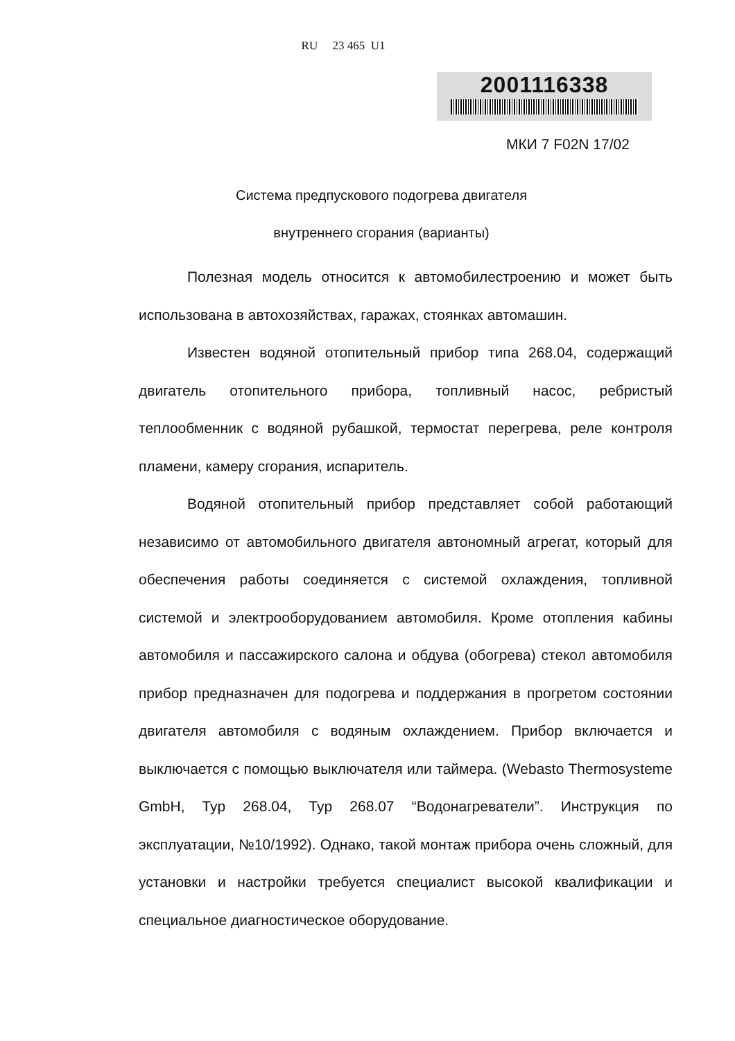RU 23 465 U1
2001116338
МКИ 7 F02N 17/02
Система предпускового подогрева двигателя
внутреннего сгорания (варианты)
Полезная модель относится к автомобилестроению и может быть использована в автохозяйствах, гаражах, стоянках автомашин.
Известен водяной отопительный прибор типа 268.04, содержащий двигатель отопительного прибора, топливный насос, ребристый теплообменник с водяной рубашкой, термостат перегрева, реле контроля пламени, камеру сгорания, испаритель.
Водяной отопительный прибор представляет собой работающий независимо от автомобильного двигателя автономный агрегат, который для обеспечения работы соединяется с системой охлаждения, топливной системой и электрооборудованием автомобиля. Кроме отопления кабины автомобиля и пассажирского салона и обдува (обогрева) стекол автомобиля прибор предназначен для подогрева и поддержания в прогретом состоянии двигателя автомобиля с водяным охлаждением. Прибор включается и выключается с помощью выключателя или таймера. (Webasto Thermosysteme GmbH, Typ 268.04, Typ 268.07 “Водонагреватели”. Инструкция по эксплуатации, №10/1992). Однако, такой монтаж прибора очень сложный, для установки и настройки требуется специалист высокой квалификации и специальное диагностическое оборудование.